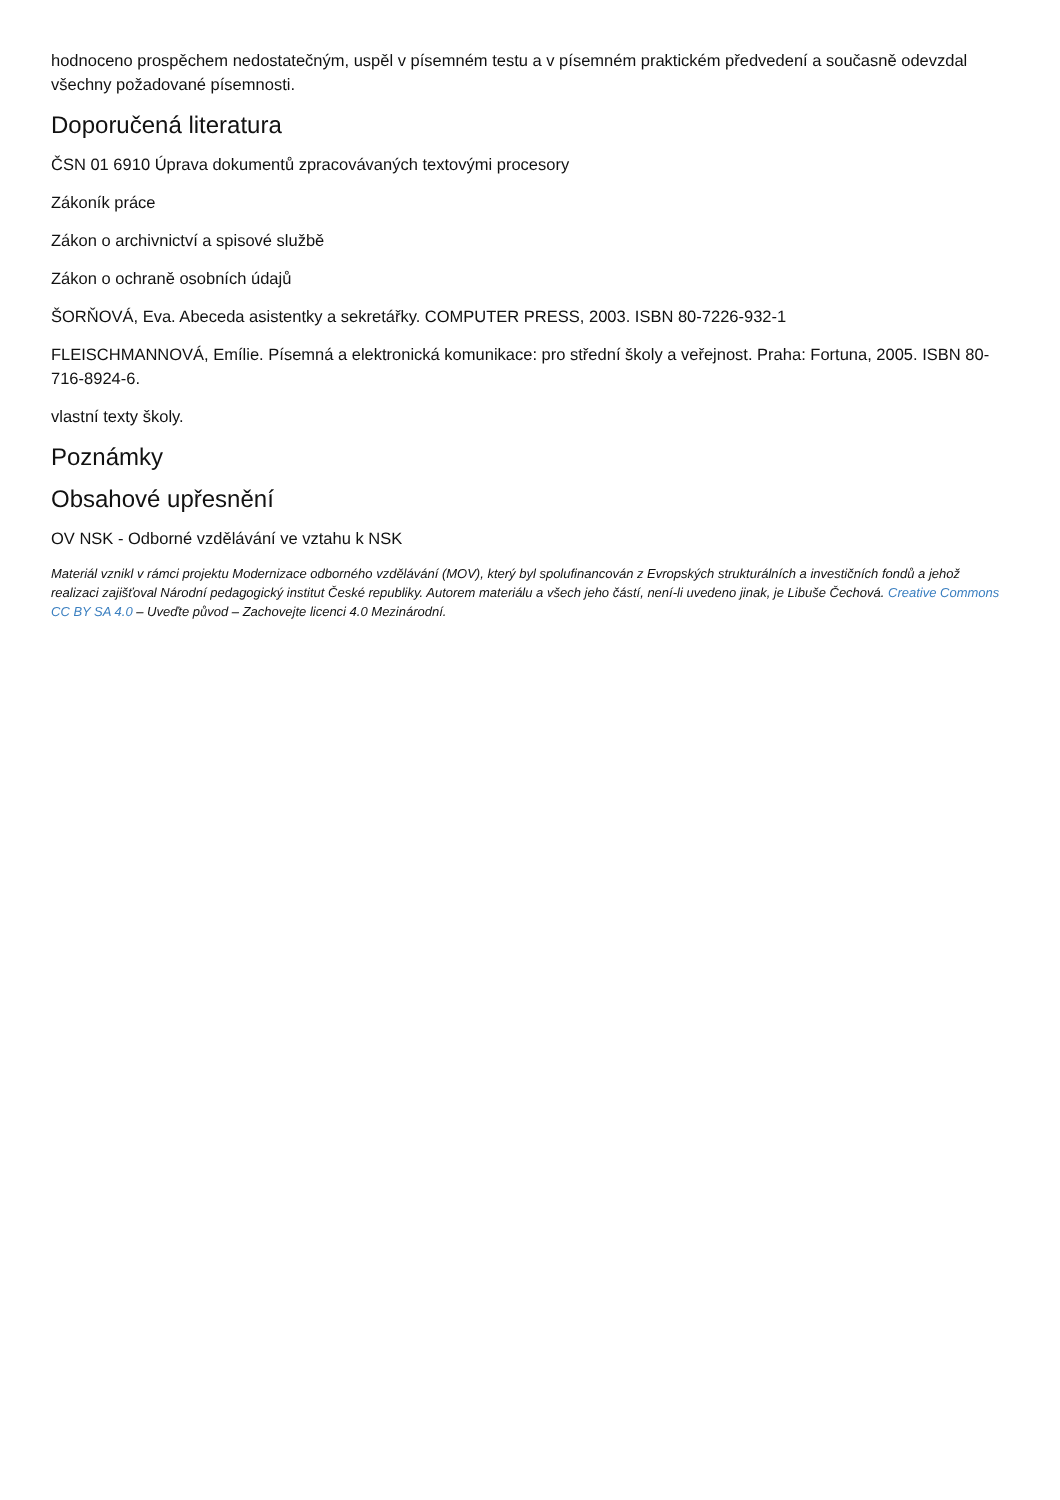hodnoceno prospěchem nedostatečným, uspěl v písemném testu a v písemném praktickém předvedení a současně odevzdal všechny požadované písemnosti.
Doporučená literatura
ČSN 01 6910 Úprava dokumentů zpracovávaných textovými procesory
Zákoník práce
Zákon o archivnictví a spisové službě
Zákon o ochraně osobních údajů
ŠORŇOVÁ, Eva. Abeceda asistentky a sekretářky. COMPUTER PRESS, 2003. ISBN 80-7226-932-1
FLEISCHMANNOVÁ, Emílie. Písemná a elektronická komunikace: pro střední školy a veřejnost. Praha: Fortuna, 2005. ISBN 80-716-8924-6.
vlastní texty školy.
Poznámky
Obsahové upřesnění
OV NSK - Odborné vzdělávání ve vztahu k NSK
Materiál vznikl v rámci projektu Modernizace odborného vzdělávání (MOV), který byl spolufinancován z Evropských strukturálních a investičních fondů a jehož realizaci zajišťoval Národní pedagogický institut České republiky. Autorem materiálu a všech jeho částí, není-li uvedeno jinak, je Libuše Čechová. Creative Commons CC BY SA 4.0 – Uveďte původ – Zachovejte licenci 4.0 Mezinárodní.